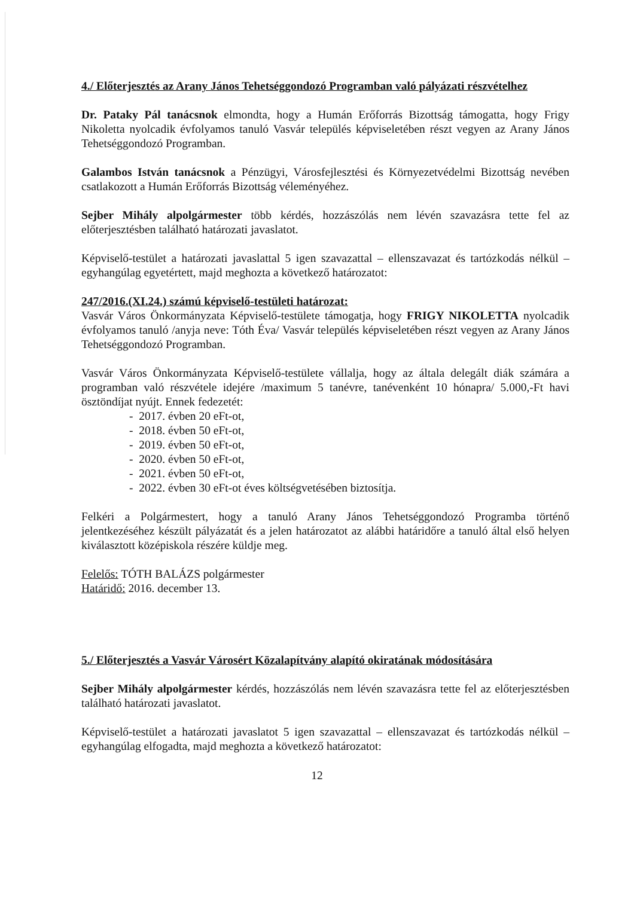4./ Előterjesztés az Arany János Tehetséggondozó Programban való pályázati részvételhez
Dr. Pataky Pál tanácsnok elmondta, hogy a Humán Erőforrás Bizottság támogatta, hogy Frigy Nikoletta nyolcadik évfolyamos tanuló Vasvár település képviseletében részt vegyen az Arany János Tehetséggondozó Programban.
Galambos István tanácsnok a Pénzügyi, Városfejlesztési és Környezetvédelmi Bizottság nevében csatlakozott a Humán Erőforrás Bizottság véleményéhez.
Sejber Mihály alpolgármester több kérdés, hozzászólás nem lévén szavazásra tette fel az előterjesztésben található határozati javaslatot.
Képviselő-testület a határozati javaslattal 5 igen szavazattal – ellenszavazat és tartózkodás nélkül – egyhangúlag egyetértett, majd meghozta a következő határozatot:
247/2016.(XI.24.) számú képviselő-testületi határozat:
Vasvár Város Önkormányzata Képviselő-testülete támogatja, hogy FRIGY NIKOLETTA nyolcadik évfolyamos tanuló /anyja neve: Tóth Éva/ Vasvár település képviseletében részt vegyen az Arany János Tehetséggondozó Programban.
Vasvár Város Önkormányzata Képviselő-testülete vállalja, hogy az általa delegált diák számára a programban való részvétele idejére /maximum 5 tanévre, tanévenként 10 hónapra/ 5.000,-Ft havi ösztöndíjat nyújt. Ennek fedezetét:
- 2017. évben 20 eFt-ot,
- 2018. évben 50 eFt-ot,
- 2019. évben 50 eFt-ot,
- 2020. évben 50 eFt-ot,
- 2021. évben 50 eFt-ot,
- 2022. évben 30 eFt-ot éves költségvetésében biztosítja.
Felkéri a Polgármestert, hogy a tanuló Arany János Tehetséggondozó Programba történő jelentkezéséhez készült pályázatát és a jelen határozatot az alábbi határidőre a tanuló által első helyen kiválasztott középiskola részére küldje meg.
Felelős: TÓTH BALÁZS polgármester
Határidő: 2016. december 13.
5./ Előterjesztés a Vasvár Városért Közalapítvány alapító okiratának módosítására
Sejber Mihály alpolgármester kérdés, hozzászólás nem lévén szavazásra tette fel az előterjesztésben található határozati javaslatot.
Képviselő-testület a határozati javaslatot 5 igen szavazattal – ellenszavazat és tartózkodás nélkül – egyhangúlag elfogadta, majd meghozta a következő határozatot:
12